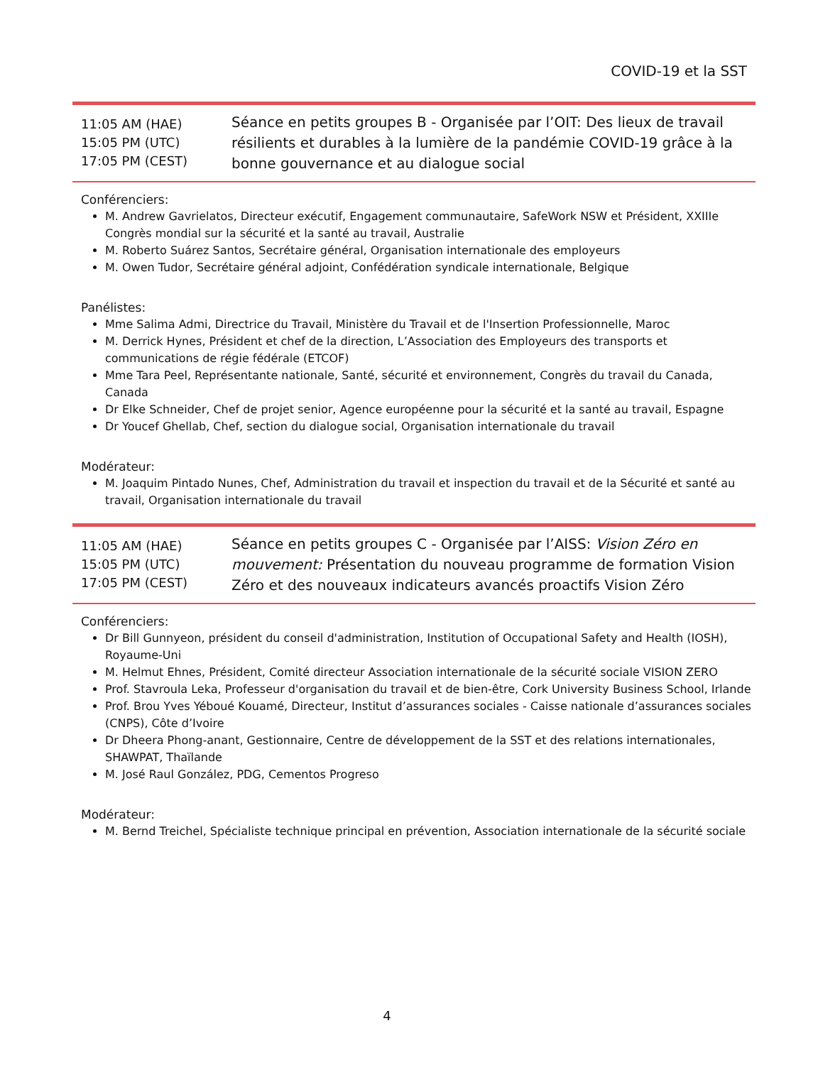COVID-19 et la SST
11:05 AM (HAE)
15:05 PM (UTC)
17:05 PM (CEST)
Séance en petits groupes B - Organisée par l’OIT: Des lieux de travail résilients et durables à la lumière de la pandémie COVID-19 grâce à la bonne gouvernance et au dialogue social
Conférenciers:
M. Andrew Gavrielatos, Directeur exécutif, Engagement communautaire, SafeWork NSW et Président, XXIIIe Congrès mondial sur la sécurité et la santé au travail, Australie
M. Roberto Suárez Santos, Secrétaire général, Organisation internationale des employeurs
M. Owen Tudor, Secrétaire général adjoint, Confédération syndicale internationale, Belgique
Panélistes:
Mme Salima Admi, Directrice du Travail, Ministère du Travail et de l'Insertion Professionnelle, Maroc
M. Derrick Hynes, Président et chef de la direction, L’Association des Employeurs des transports et communications de régie fédérale (ETCOF)
Mme Tara Peel, Représentante nationale, Santé, sécurité et environnement, Congrès du travail du Canada, Canada
Dr Elke Schneider, Chef de projet senior, Agence européenne pour la sécurité et la santé au travail, Espagne
Dr Youcef Ghellab, Chef, section du dialogue social, Organisation internationale du travail
Modérateur:
M. Joaquim Pintado Nunes, Chef, Administration du travail et inspection du travail et de la Sécurité et santé au travail, Organisation internationale du travail
11:05 AM (HAE)
15:05 PM (UTC)
17:05 PM (CEST)
Séance en petits groupes C - Organisée par l’AISS: Vision Zéro en mouvement: Présentation du nouveau programme de formation Vision Zéro et des nouveaux indicateurs avancés proactifs Vision Zéro
Conférenciers:
Dr Bill Gunnyeon, président du conseil d'administration, Institution of Occupational Safety and Health (IOSH), Royaume-Uni
M. Helmut Ehnes, Président, Comité directeur Association internationale de la sécurité sociale VISION ZERO
Prof. Stavroula Leka, Professeur d'organisation du travail et de bien-être, Cork University Business School, Irlande
Prof. Brou Yves Yéboué Kouamé, Directeur, Institut d’assurances sociales - Caisse nationale d’assurances sociales (CNPS), Côte d’Ivoire
Dr Dheera Phong-anant, Gestionnaire, Centre de développement de la SST et des relations internationales, SHAWPAT, Thaïlande
M. José Raul González, PDG, Cementos Progreso
Modérateur:
M. Bernd Treichel, Spécialiste technique principal en prévention, Association internationale de la sécurité sociale
4